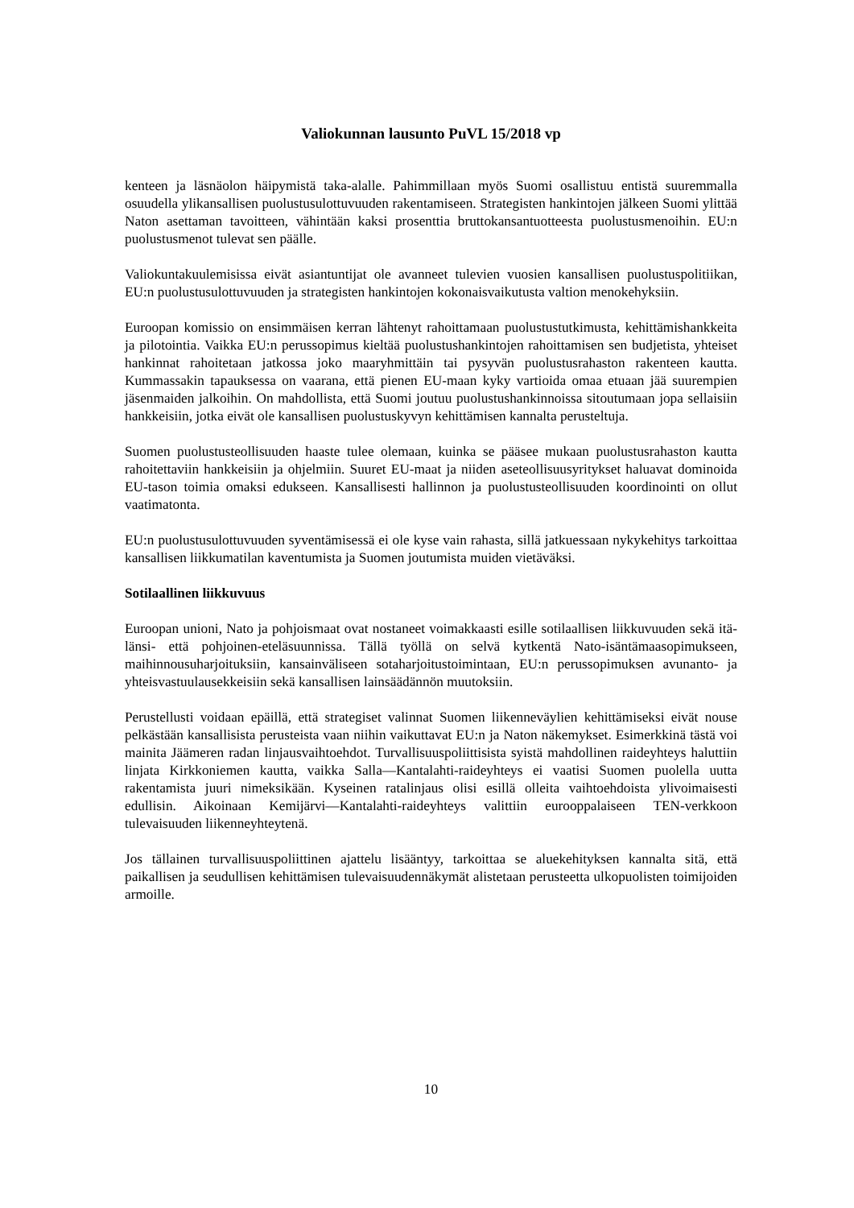Valiokunnan lausunto PuVL 15/2018 vp
kenteen ja läsnäolon häipymistä taka-alalle. Pahimmillaan myös Suomi osallistuu entistä suuremmalla osuudella ylikansallisen puolustusulottuvuuden rakentamiseen. Strategisten hankintojen jälkeen Suomi ylittää Naton asettaman tavoitteen, vähintään kaksi prosenttia bruttokansantuotteesta puolustusmenoihin. EU:n puolustusmenot tulevat sen päälle.
Valiokuntakuulemisissa eivät asiantuntijat ole avanneet tulevien vuosien kansallisen puolustuspolitiikan, EU:n puolustusulottuvuuden ja strategisten hankintojen kokonaisvaikutusta valtion menokehyksiin.
Euroopan komissio on ensimmäisen kerran lähtenyt rahoittamaan puolustustutkimusta, kehittämishankkeita ja pilotointia. Vaikka EU:n perussopimus kieltää puolustushankintojen rahoittamisen sen budjetista, yhteiset hankinnat rahoitetaan jatkossa joko maaryhmittäin tai pysyvän puolustusrahaston rakenteen kautta. Kummassakin tapauksessa on vaarana, että pienen EU-maan kyky vartioida omaa etuaan jää suurempien jäsenmaiden jalkoihin. On mahdollista, että Suomi joutuu puolustushankinnoissa sitoutumaan jopa sellaisiin hankkeisiin, jotka eivät ole kansallisen puolustuskyvyn kehittämisen kannalta perusteltuja.
Suomen puolustusteollisuuden haaste tulee olemaan, kuinka se pääsee mukaan puolustusrahaston kautta rahoitettaviin hankkeisiin ja ohjelmiin. Suuret EU-maat ja niiden aseteollisuusyritykset haluavat dominoida EU-tason toimia omaksi edukseen. Kansallisesti hallinnon ja puolustusteollisuuden koordinointi on ollut vaatimatonta.
EU:n puolustusulottuvuuden syventämisessä ei ole kyse vain rahasta, sillä jatkuessaan nykykehitys tarkoittaa kansallisen liikkumatilan kaventumista ja Suomen joutumista muiden vietäväksi.
Sotilaallinen liikkuvuus
Euroopan unioni, Nato ja pohjoismaat ovat nostaneet voimakkaasti esille sotilaallisen liikkuvuuden sekä itä-länsi- että pohjoinen-eteläsuunnissa. Tällä työllä on selvä kytkentä Nato-isäntämaasopimukseen, maihinnousuharjoituksiin, kansainväliseen sotaharjoitustoimintaan, EU:n perussopimuksen avunanto- ja yhteisvastuulausekkeisiin sekä kansallisen lainsäädännön muutoksiin.
Perustellusti voidaan epäillä, että strategiset valinnat Suomen liikenneväylien kehittämiseksi eivät nouse pelkästään kansallisista perusteista vaan niihin vaikuttavat EU:n ja Naton näkemykset. Esimerkkinä tästä voi mainita Jäämeren radan linjausvaihtoehdot. Turvallisuuspoliittisista syistä mahdollinen raideyhteys haluttiin linjata Kirkkoniemen kautta, vaikka Salla—Kantalahti-raideyhteys ei vaatisi Suomen puolella uutta rakentamista juuri nimeksikään. Kyseinen ratalinjaus olisi esillä olleita vaihtoehdoista ylivoimaisesti edullisin. Aikoinaan Kemijärvi—Kantalahti-raideyhteys valittiin eurooppalaiseen TEN-verkkoon tulevaisuuden liikenneyhteytenä.
Jos tällainen turvallisuuspoliittinen ajattelu lisääntyy, tarkoittaa se aluekehityksen kannalta sitä, että paikallisen ja seudullisen kehittämisen tulevaisuudennäkymät alistetaan perusteetta ulkopuolisten toimijoiden armoille.
10